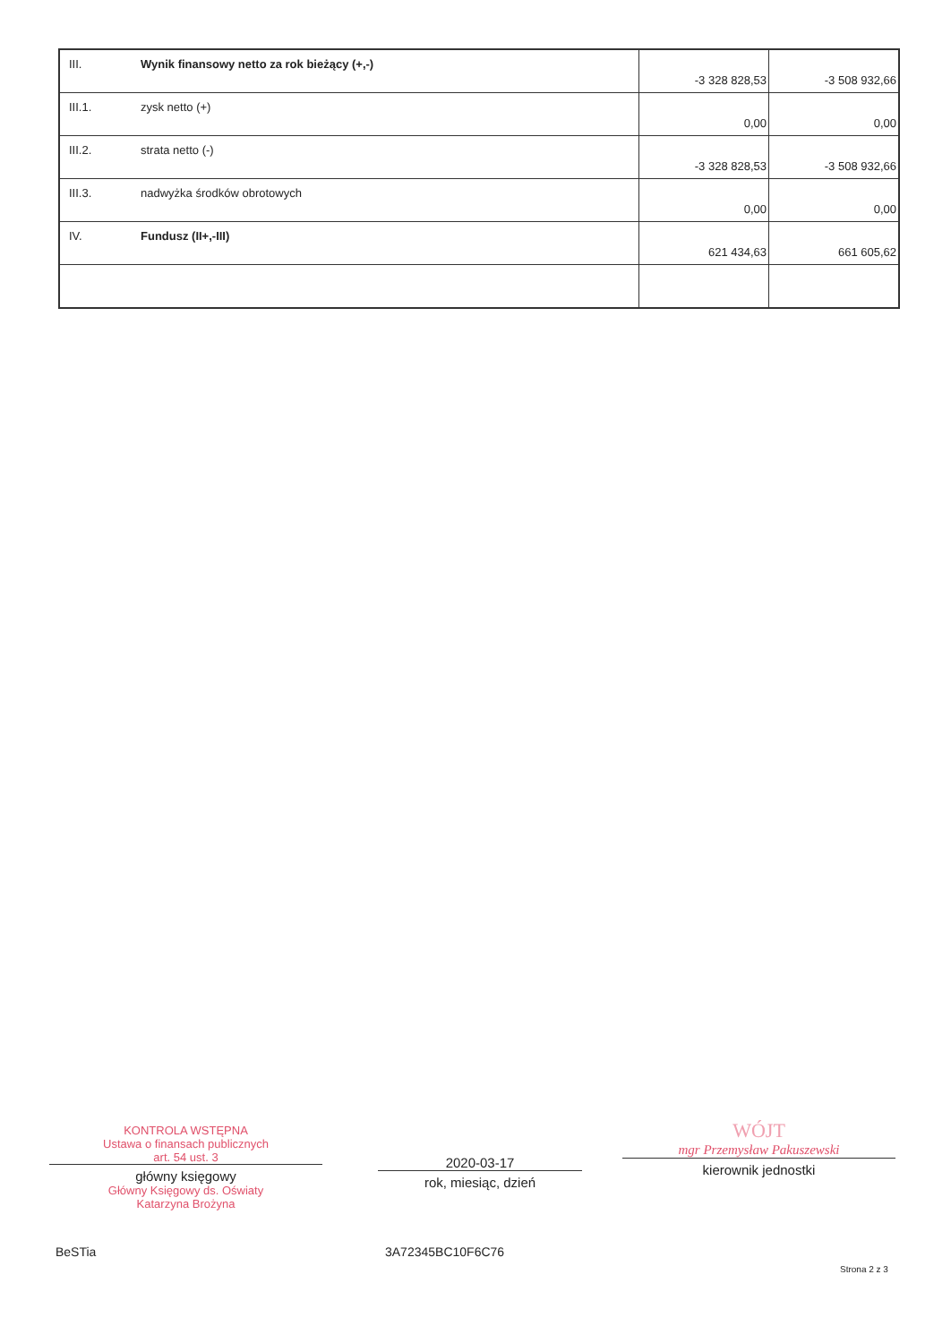| III. | Wynik finansowy netto za rok bieżący (+,-) | -3 328 828,53 | -3 508 932,66 |
| III.1. | zysk netto (+) | 0,00 | 0,00 |
| III.2. | strata netto (-) | -3 328 828,53 | -3 508 932,66 |
| III.3. | nadwyżka środków obrotowych | 0,00 | 0,00 |
| IV. | Fundusz (II+,-III) | 621 434,63 | 661 605,62 |
KONTROLA WSTĘPNA
Ustawa o finansach publicznych
art. 54 ust. 3
główny księgowy
Główny Księgowy ds. Oświaty
Katarzyna Brożyna
2020-03-17
rok, miesiąc, dzień
WÓJT
mgr Przemysław Pakuszewski
kierownik jednostki
BeSTia 3A72345BC10F6C76
Strona 2 z 3